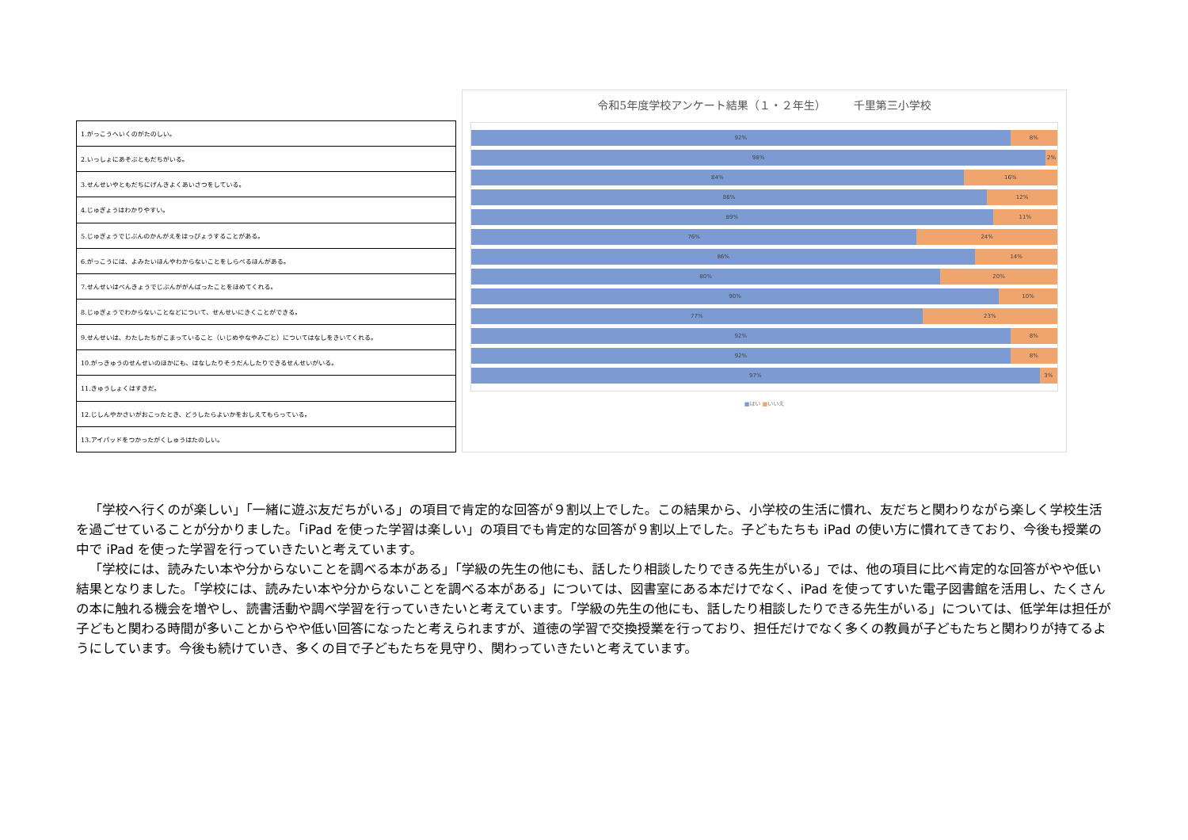| 1.がっこうへいくのがたのしい。 |
| 2.いっしょにあそぶともだちがいる。 |
| 3.せんせいやともだちにげんきよくあいさつをしている。 |
| 4.じゅぎょうはわかりやすい。 |
| 5.じゅぎょうでじぶんのかんがえをはっぴょうすることがある。 |
| 6.がっこうには、よみたいほんやわからないことをしらべるほんがある。 |
| 7.せんせいはべんきょうでじぶんががんばったことをほめてくれる。 |
| 8.じゅぎょうでわからないことなどについて、せんせいにきくことができる。 |
| 9.せんせいは、わたしたちがこまっていること（いじめやなやみごと）についてはなしをきいてくれる。 |
| 10.がっきゅうのせんせいのほかにも、はなしたりそうだんしたりできるせんせいがいる。 |
| 11.きゅうしょくはすきだ。 |
| 12.じしんやかさいがおこったとき、どうしたらよいかをおしえてもらっている。 |
| 13.アイパッドをつかったがくしゅうはたのしい。 |
令和5年度学校アンケート結果（１・２年生）　　　千里第三小学校
92% 8%
98% 2%
84% 16%
88% 12%
89% 11%
76% 24%
86% 14%
80% 20%
90% 10%
77% 23%
92% 8%
92% 8%
97% 3%
■はい ■いいえ
「学校へ行くのが楽しい」「一緒に遊ぶ友だちがいる」の項目で肯定的な回答が９割以上でした。この結果から、小学校の生活に慣れ、友だちと関わりながら楽しく学校生活を過ごせていることが分かりました。「iPad を使った学習は楽しい」の項目でも肯定的な回答が９割以上でした。子どもたちも iPad の使い方に慣れてきており、今後も授業の中で iPad を使った学習を行っていきたいと考えています。
「学校には、読みたい本や分からないことを調べる本がある」「学級の先生の他にも、話したり相談したりできる先生がいる」では、他の項目に比べ肯定的な回答がやや低い結果となりました。「学校には、読みたい本や分からないことを調べる本がある」については、図書室にある本だけでなく、iPad を使ってすいた電子図書館を活用し、たくさんの本に触れる機会を増やし、読書活動や調べ学習を行っていきたいと考えています。「学級の先生の他にも、話したり相談したりできる先生がいる」については、低学年は担任が子どもと関わる時間が多いことからやや低い回答になったと考えられますが、道徳の学習で交換授業を行っており、担任だけでなく多くの教員が子どもたちと関わりが持てるようにしています。今後も続けていき、多くの目で子どもたちを見守り、関わっていきたいと考えています。